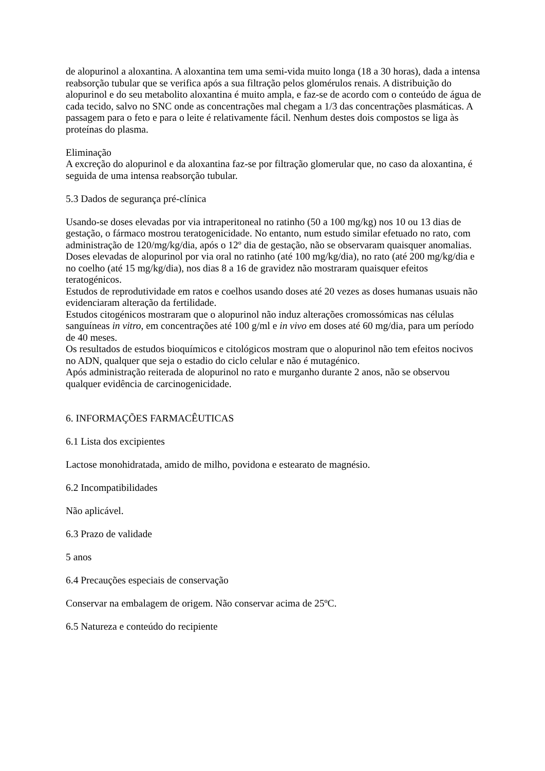de alopurinol a aloxantina. A aloxantina tem uma semi-vida muito longa (18 a 30 horas), dada a intensa reabsorção tubular que se verifica após a sua filtração pelos glomérulos renais. A distribuição do alopurinol e do seu metabolito aloxantina é muito ampla, e faz-se de acordo com o conteúdo de água de cada tecido, salvo no SNC onde as concentrações mal chegam a 1/3 das concentrações plasmáticas. A passagem para o feto e para o leite é relativamente fácil. Nenhum destes dois compostos se liga às proteínas do plasma.
Eliminação
A excreção do alopurinol e da aloxantina faz-se por filtração glomerular que, no caso da aloxantina, é seguida de uma intensa reabsorção tubular.
5.3 Dados de segurança pré-clínica
Usando-se doses elevadas por via intraperitoneal no ratinho (50 a 100 mg/kg) nos 10 ou 13 dias de gestação, o fármaco mostrou teratogenicidade. No entanto, num estudo similar efetuado no rato, com administração de 120/mg/kg/dia, após o 12º dia de gestação, não se observaram quaisquer anomalias. Doses elevadas de alopurinol por via oral no ratinho (até 100 mg/kg/dia), no rato (até 200 mg/kg/dia e no coelho (até 15 mg/kg/dia), nos dias 8 a 16 de gravidez não mostraram quaisquer efeitos teratogénicos.
Estudos de reprodutividade em ratos e coelhos usando doses até 20 vezes as doses humanas usuais não evidenciaram alteração da fertilidade.
Estudos citogénicos mostraram que o alopurinol não induz alterações cromossómicas nas células sanguíneas in vitro, em concentrações até 100 g/ml e in vivo em doses até 60 mg/dia, para um período de 40 meses.
Os resultados de estudos bioquímicos e citológicos mostram que o alopurinol não tem efeitos nocivos no ADN, qualquer que seja o estadio do ciclo celular e não é mutagénico.
Após administração reiterada de alopurinol no rato e murganho durante 2 anos, não se observou qualquer evidência de carcinogenicidade.
6. INFORMAÇÕES FARMACÊUTICAS
6.1 Lista dos excipientes
Lactose monohidratada, amido de milho, povidona e estearato de magnésio.
6.2 Incompatibilidades
Não aplicável.
6.3 Prazo de validade
5 anos
6.4 Precauções especiais de conservação
Conservar na embalagem de origem. Não conservar acima de 25ºC.
6.5 Natureza e conteúdo do recipiente